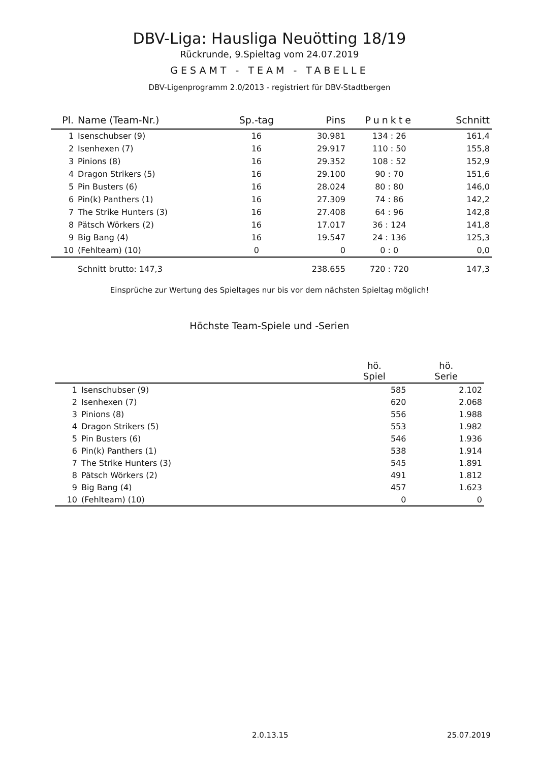DBV-Liga: Hausliga Neuötting 18/19
Rückrunde, 9.Spieltag vom 24.07.2019
GESAMT - TEAM - TABELLE
DBV-Ligenprogramm 2.0/2013 - registriert für DBV-Stadtbergen
| Pl. | Name (Team-Nr.) | Sp.-tag | Pins | Punkte | Schnitt |
| --- | --- | --- | --- | --- | --- |
| 1 | Isenschubser (9) | 16 | 30.981 | 134 : 26 | 161,4 |
| 2 | Isenhexen (7) | 16 | 29.917 | 110 : 50 | 155,8 |
| 3 | Pinions (8) | 16 | 29.352 | 108 : 52 | 152,9 |
| 4 | Dragon Strikers (5) | 16 | 29.100 | 90 : 70 | 151,6 |
| 5 | Pin Busters (6) | 16 | 28.024 | 80 : 80 | 146,0 |
| 6 | Pin(k) Panthers (1) | 16 | 27.309 | 74 : 86 | 142,2 |
| 7 | The Strike Hunters (3) | 16 | 27.408 | 64 : 96 | 142,8 |
| 8 | Pätsch Wörkers (2) | 16 | 17.017 | 36 : 124 | 141,8 |
| 9 | Big Bang (4) | 16 | 19.547 | 24 : 136 | 125,3 |
| 10 | (Fehlteam) (10) | 0 | 0 | 0 : 0 | 0,0 |
| | Schnitt brutto: 147,3 | | 238.655 | 720 : 720 | 147,3 |
Einsprüche zur Wertung des Spieltages nur bis vor dem nächsten Spieltag möglich!
Höchste Team-Spiele und -Serien
| | | hö. Spiel | hö. Serie |
| --- | --- | --- | --- |
| 1 | Isenschubser (9) | 585 | 2.102 |
| 2 | Isenhexen (7) | 620 | 2.068 |
| 3 | Pinions (8) | 556 | 1.988 |
| 4 | Dragon Strikers (5) | 553 | 1.982 |
| 5 | Pin Busters (6) | 546 | 1.936 |
| 6 | Pin(k) Panthers (1) | 538 | 1.914 |
| 7 | The Strike Hunters (3) | 545 | 1.891 |
| 8 | Pätsch Wörkers (2) | 491 | 1.812 |
| 9 | Big Bang (4) | 457 | 1.623 |
| 10 | (Fehlteam) (10) | 0 | 0 |
2.0.13.15 25.07.2019